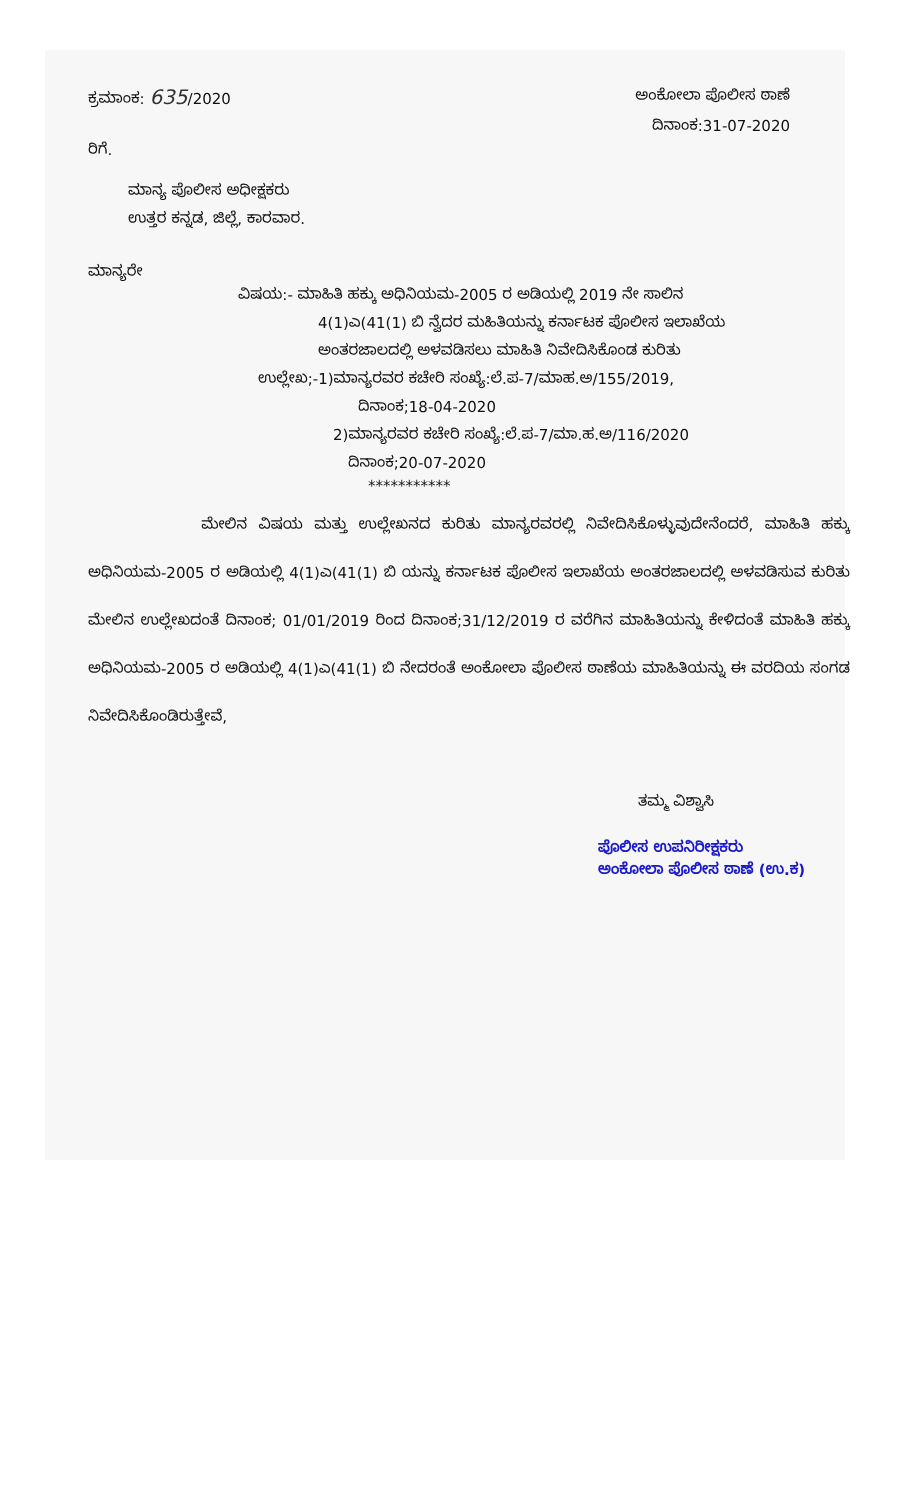ಕ್ರಮಾಂಕ: 635/2020 ಅಂಕೋಲಾ ಪೊಲೀಸ ಠಾಣೆ
ದಿನಾಂಕ:31-07-2020
ರಿಗೆ.
ಮಾನ್ಯ ಪೊಲೀಸ ಅಧೀಕ್ಷಕರು
ಉತ್ತರ ಕನ್ನಡ, ಜಿಲ್ಲೆ, ಕಾರವಾರ.
ಮಾನ್ಯರೇ
ವಿಷಯ:- ಮಾಹಿತಿ ಹಕ್ಕು ಅಧಿನಿಯಮ-2005 ರ ಅಡಿಯಲ್ಲಿ 2019 ನೇ ಸಾಲಿನ
4(1)ಎ(41(1) ಬಿ ನ್ವೆದರ ಮಹಿತಿಯನ್ನು ಕರ್ನಾಟಕ ಪೊಲೀಸ ಇಲಾಖೆಯ
ಅಂತರಜಾಲದಲ್ಲಿ ಅಳವಡಿಸಲು ಮಾಹಿತಿ ನಿವೇದಿಸಿಕೊಂಡ ಕುರಿತು
ಉಲ್ಲೇಖ;-1)ಮಾನ್ಯರವರ ಕಚೇರಿ ಸಂಖ್ಯೆ:ಲೆ.ಪ-7/ಮಾಹ.ಅ/155/2019,
ದಿನಾಂಕ;18-04-2020
2)ಮಾನ್ಯರವರ ಕಚೇರಿ ಸಂಖ್ಯೆ:ಲೆ.ಪ-7/ಮಾ.ಹ.ಅ/116/2020
ದಿನಾಂಕ;20-07-2020
***********
ಮೇಲಿನ ವಿಷಯ ಮತ್ತು ಉಲ್ಲೇಖನದ ಕುರಿತು ಮಾನ್ಯರವರಲ್ಲಿ ನಿವೇದಿಸಿಕೊಳ್ಳುವುದೇನೆಂದರೆ, ಮಾಹಿತಿ ಹಕ್ಕು ಅಧಿನಿಯಮ-2005 ರ ಅಡಿಯಲ್ಲಿ 4(1)ಎ(41(1) ಬಿ ಯನ್ನು ಕರ್ನಾಟಕ ಪೊಲೀಸ ಇಲಾಖೆಯ ಅಂತರಜಾಲದಲ್ಲಿ ಅಳವಡಿಸುವ ಕುರಿತು ಮೇಲಿನ ಉಲ್ಲೇಖದಂತೆ ದಿನಾಂಕ; 01/01/2019 ರಿಂದ ದಿನಾಂಕ;31/12/2019 ರ ವರೆಗಿನ ಮಾಹಿತಿಯನ್ನು ಕೇಳಿದಂತೆ ಮಾಹಿತಿ ಹಕ್ಕು ಅಧಿನಿಯಮ-2005 ರ ಅಡಿಯಲ್ಲಿ 4(1)ಎ(41(1) ಬಿ ನೇದರಂತೆ ಅಂಕೋಲಾ ಪೊಲೀಸ ಠಾಣೆಯ ಮಾಹಿತಿಯನ್ನು ಈ ವರದಿಯ ಸಂಗಡ ನಿವೇದಿಸಿಕೊಂಡಿರುತ್ತೇವೆ,
ತಮ್ಮ ವಿಶ್ವಾಸಿ
ಪೊಲೀಸ ಉಪನಿರೀಕ್ಷಕರು
ಅಂಕೋಲಾ ಪೊಲೀಸ ಠಾಣೆ (ಉ.ಕ)